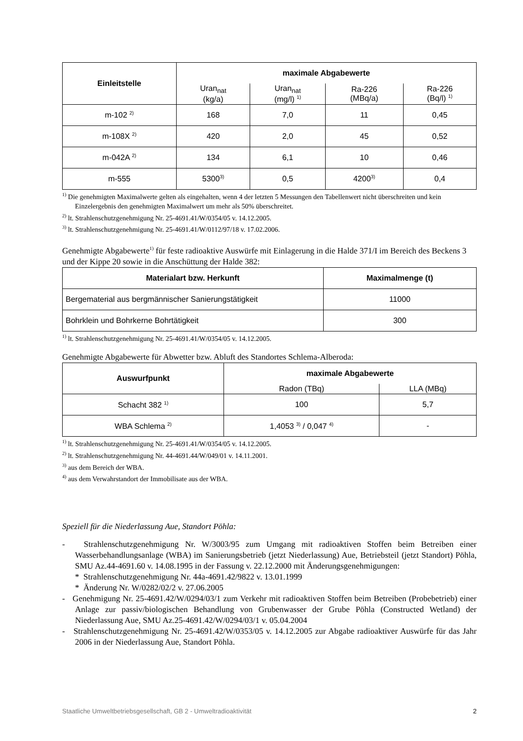| Einleitstelle | maximale Abgabewerte | | | |
| --- | --- | --- | --- | --- |
| | Uran<sub>nat</sub> (kg/a) | Uran<sub>nat</sub> (mg/l) <sup>1)</sup> | Ra-226 (MBq/a) | Ra-226 (Bq/l) <sup>1)</sup> |
| m-102 <sup>2)</sup> | 168 | 7,0 | 11 | 0,45 |
| m-108X <sup>2)</sup> | 420 | 2,0 | 45 | 0,52 |
| m-042A <sup>2)</sup> | 134 | 6,1 | 10 | 0,46 |
| m-555 | 5300<sup>3)</sup> | 0,5 | 4200<sup>3)</sup> | 0,4 |
<sup>1)</sup> Die genehmigten Maximalwerte gelten als eingehalten, wenn 4 der letzten 5 Messungen den Tabellenwert nicht überschreiten und kein Einzelergebnis den genehmigten Maximalwert um mehr als 50% überschreitet.
<sup>2)</sup> lt. Strahlenschutzgenehmigung Nr. 25-4691.41/W/0354/05 v. 14.12.2005.
<sup>3)</sup> lt. Strahlenschutzgenehmigung Nr. 25-4691.41/W/0112/97/18 v. 17.02.2006.
Genehmigte Abgabewerte<sup>1)</sup> für feste radioaktive Auswürfe mit Einlagerung in die Halde 371/I im Bereich des Beckens 3 und der Kippe 20 sowie in die Anschüttung der Halde 382:
| Materialart bzw. Herkunft | Maximalmenge (t) |
| --- | --- |
| Bergematerial aus bergmännischer Sanierungstätigkeit | 11000 |
| Bohrklein und Bohrkerne Bohrtätigkeit | 300 |
<sup>1)</sup> lt. Strahlenschutzgenehmigung Nr. 25-4691.41/W/0354/05 v. 14.12.2005.
Genehmigte Abgabewerte für Abwetter bzw. Abluft des Standortes Schlema-Alberoda:
| Auswurfpunkt | maximale Abgabewerte | |
| --- | --- | --- |
| | Radon (TBq) | LLA (MBq) |
| Schacht 382 <sup>1)</sup> | 100 | 5,7 |
| WBA Schlema <sup>2)</sup> | 1,4053 <sup>3)</sup> / 0,047 <sup>4)</sup> | - |
<sup>1)</sup> lt. Strahlenschutzgenehmigung Nr. 25-4691.41/W/0354/05 v. 14.12.2005.
<sup>2)</sup> lt. Strahlenschutzgenehmigung Nr. 44-4691.44/W/049/01 v. 14.11.2001.
<sup>3)</sup> aus dem Bereich der WBA.
<sup>4)</sup> aus dem Verwahrstandort der Immobilisate aus der WBA.
Speziell für die Niederlassung Aue, Standort Pöhla:
- Strahlenschutzgenehmigung Nr. W/3003/95 zum Umgang mit radioaktiven Stoffen beim Betreiben einer Wasserbehandlungsanlage (WBA) im Sanierungsbetrieb (jetzt Niederlassung) Aue, Betriebsteil (jetzt Standort) Pöhla, SMU Az.44-4691.60 v. 14.08.1995 in der Fassung v. 22.12.2000 mit Änderungsgenehmigungen:
* Strahlenschutzgenehmigung Nr. 44a-4691.42/9822 v. 13.01.1999
* Änderung Nr. W/0282/02/2 v. 27.06.2005
- Genehmigung Nr. 25-4691.42/W/0294/03/1 zum Verkehr mit radioaktiven Stoffen beim Betreiben (Probebetrieb) einer Anlage zur passiv/biologischen Behandlung von Grubenwasser der Grube Pöhla (Constructed Wetland) der Niederlassung Aue, SMU Az.25-4691.42/W/0294/03/1 v. 05.04.2004
- Strahlenschutzgenehmigung Nr. 25-4691.42/W/0353/05 v. 14.12.2005 zur Abgabe radioaktiver Auswürfe für das Jahr 2006 in der Niederlassung Aue, Standort Pöhla.
Staatliche Umweltbetriebsgesellschaft, GB 2 - Umweltradioaktivität 2